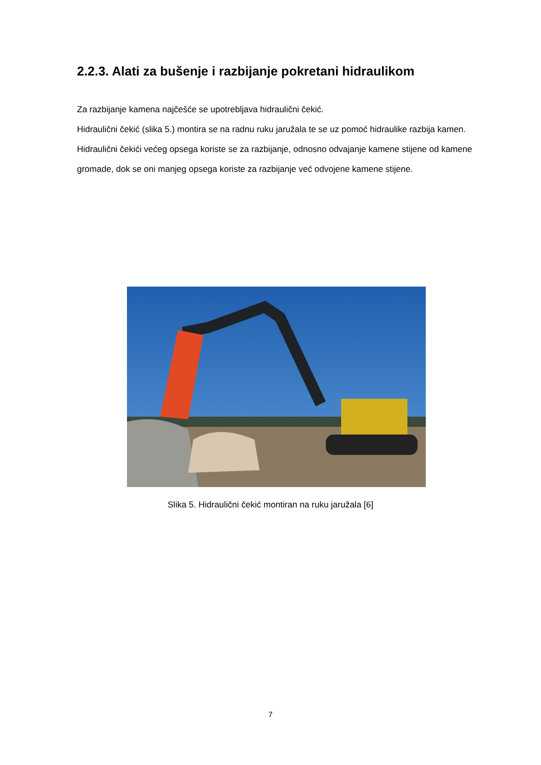2.2.3. Alati za bušenje i razbijanje pokretani hidraulikom
Za razbijanje kamena najčešće se upotrebljava hidraulični čekić.
Hidraulični čekić (slika 5.) montira se na radnu ruku jaružala te se uz pomoć hidraulike razbija kamen. Hidraulični čekići većeg opsega koriste se za razbijanje, odnosno odvajanje kamene stijene od kamene gromade, dok se oni manjeg opsega koriste za razbijanje već odvojene kamene stijene.
Slika 5. Hidraulični čekić montiran na ruku jaružala [6]
7